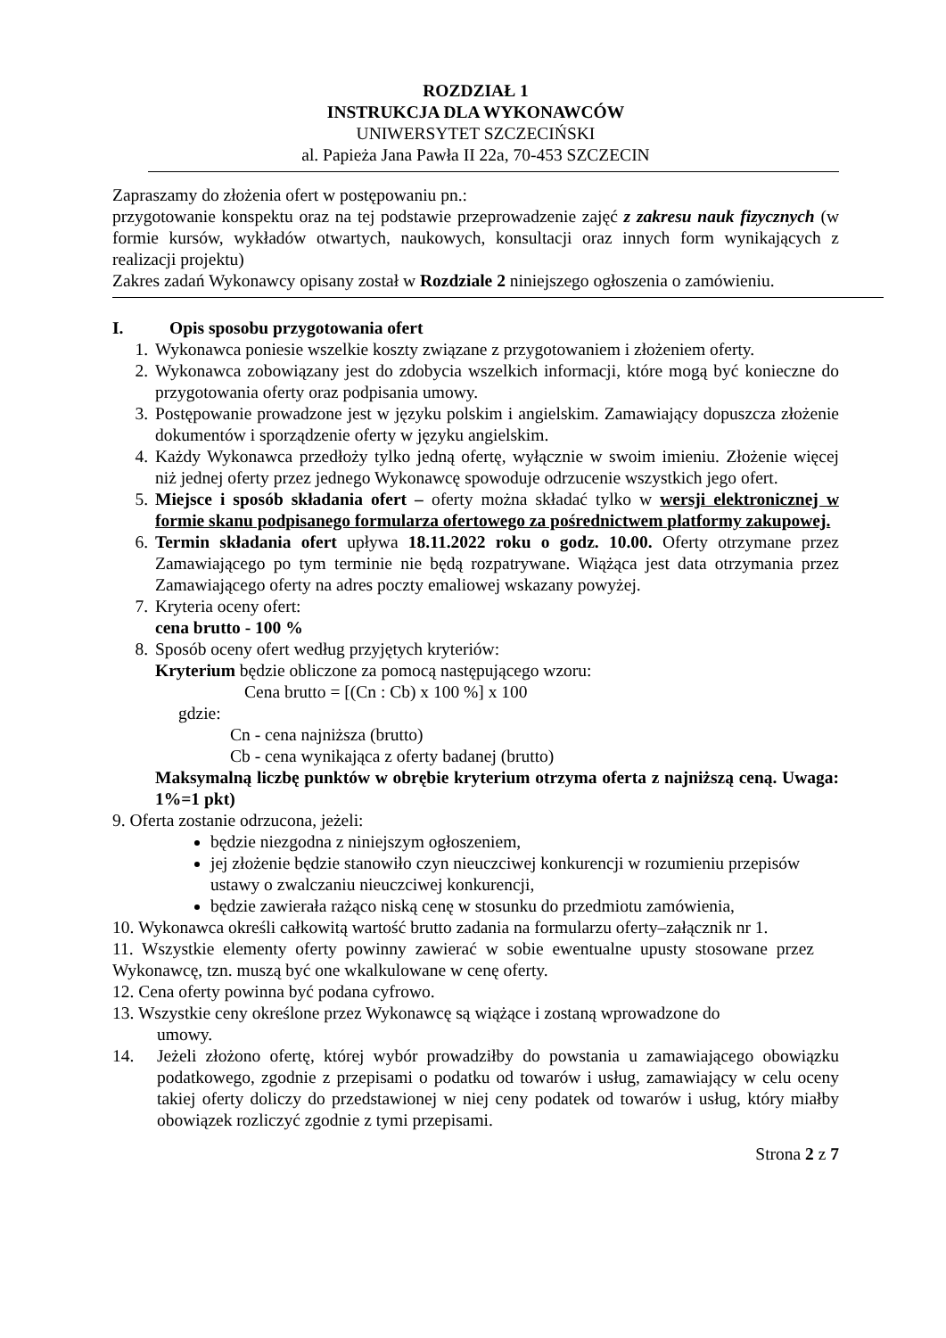ROZDZIAŁ 1
INSTRUKCJA DLA WYKONAWCÓW
UNIWERSYTET SZCZECIŃSKI
al. Papieża Jana Pawła II 22a, 70-453 SZCZECIN
Zapraszamy do złożenia ofert w postępowaniu pn.:
przygotowanie konspektu oraz na tej podstawie przeprowadzenie zajęć z zakresu nauk fizycznych (w formie kursów, wykładów otwartych, naukowych, konsultacji oraz innych form wynikających z realizacji projektu)
Zakres zadań Wykonawcy opisany został w Rozdziale 2 niniejszego ogłoszenia o zamówieniu.
I. Opis sposobu przygotowania ofert
1. Wykonawca poniesie wszelkie koszty związane z przygotowaniem i złożeniem oferty.
2. Wykonawca zobowiązany jest do zdobycia wszelkich informacji, które mogą być konieczne do przygotowania oferty oraz podpisania umowy.
3. Postępowanie prowadzone jest w języku polskim i angielskim. Zamawiający dopuszcza złożenie dokumentów i sporządzenie oferty w języku angielskim.
4. Każdy Wykonawca przedłoży tylko jedną ofertę, wyłącznie w swoim imieniu. Złożenie więcej niż jednej oferty przez jednego Wykonawcę spowoduje odrzucenie wszystkich jego ofert.
5. Miejsce i sposób składania ofert – oferty można składać tylko w wersji elektronicznej w formie skanu podpisanego formularza ofertowego za pośrednictwem platformy zakupowej.
6. Termin składania ofert upływa 18.11.2022 roku o godz. 10.00. Oferty otrzymane przez Zamawiającego po tym terminie nie będą rozpatrywane. Wiążąca jest data otrzymania przez Zamawiającego oferty na adres poczty emaliowej wskazany powyżej.
7. Kryteria oceny ofert:
cena brutto - 100 %
8. Sposób oceny ofert według przyjętych kryteriów:
Kryterium będzie obliczone za pomocą następującego wzoru:
Cena brutto = [(Cn : Cb) x 100 %] x 100
gdzie:
Cn - cena najniższa (brutto)
Cb - cena wynikająca z oferty badanej (brutto)
Maksymalną liczbę punktów w obrębie kryterium otrzyma oferta z najniższą ceną. Uwaga: 1%=1 pkt)
9. Oferta zostanie odrzucona, jeżeli:
będzie niezgodna z niniejszym ogłoszeniem,
jej złożenie będzie stanowiło czyn nieuczciwej konkurencji w rozumieniu przepisów ustawy o zwalczaniu nieuczciwej konkurencji,
będzie zawierała rażąco niską cenę w stosunku do przedmiotu zamówienia,
10. Wykonawca określi całkowitą wartość brutto zadania na formularzu oferty–załącznik nr 1.
11. Wszystkie elementy oferty powinny zawierać w sobie ewentualne upusty stosowane przez Wykonawcę, tzn. muszą być one wkalkulowane w cenę oferty.
12. Cena oferty powinna być podana cyfrowo.
13. Wszystkie ceny określone przez Wykonawcę są wiążące i zostaną wprowadzone do
umowy.
14. Jeżeli złożono ofertę, której wybór prowadziłby do powstania u zamawiającego obowiązku podatkowego, zgodnie z przepisami o podatku od towarów i usług, zamawiający w celu oceny takiej oferty doliczy do przedstawionej w niej ceny podatek od towarów i usług, który miałby obowiązek rozliczyć zgodnie z tymi przepisami.
Strona 2 z 7